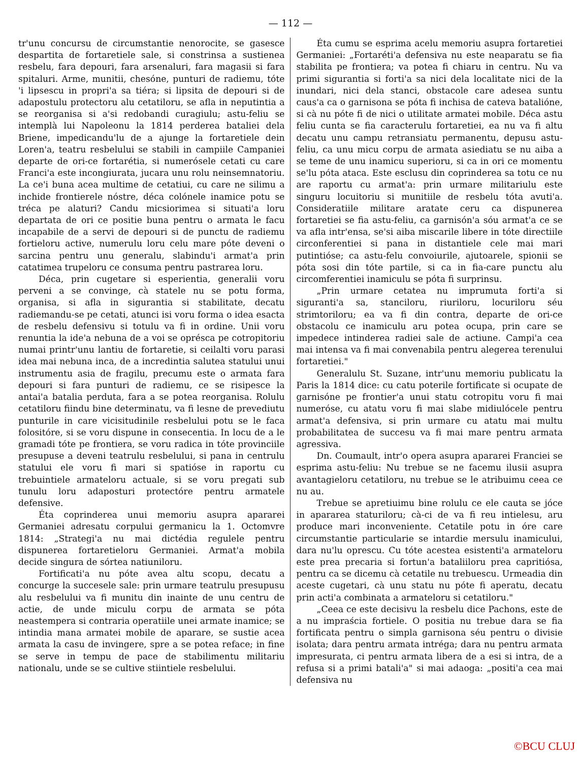— 112 —
tr'unu concursu de circumstantie nenorocite, se gasesce despartita de fortaretiele sale, si constrinsa a sustienea resbelu, fara depouri, fara arsenaluri, fara magasii si fara spitaluri. Arme, munitii, chesóne, punturi de radiemu, tóte 'i lipsescu in propri'a sa tiéra; si lipsita de depouri si de adapostulu protectoru alu cetatiloru, se afla in neputintia a se reorganisa si a'si redobandi curagiulu; astu-feliu se intemplà lui Napoleonu la 1814 perderea bataliei dela Briene, impedicandu'lu de a ajunge la fortaretiele dein Loren'a, teatru resbelului se stabili in campiile Campaniei departe de ori-ce fortarétia, si numerósele cetati cu care Franci'a este incongiurata, jucara unu rolu neinsemnatoriu. La ce'i buna acea multime de cetatiui, cu care ne silimu a inchide frontierele nóstre, déca colónele inamice potu se tréca pe alaturi? Candu micsiorimea si situati'a loru departata de ori ce positie buna pentru o armata le facu incapabile de a servi de depouri si de punctu de radiemu fortieloru active, numerulu loru celu mare póte deveni o sarcina pentru unu generalu, slabindu'i armat'a prin catatimea trupeloru ce consuma pentru pastrarea loru.
Déca, prin cugetare si esperientia, generalii voru perveni a se convinge, cà statele nu se potu forma, organisa, si afla in sigurantia si stabilitate, decatu radiemandu-se pe cetati, atunci isi voru forma o idea esacta de resbelu defensivu si totulu va fi in ordine. Unii voru renuntia la ide'a nebuna de a voi se oprésca pe cotropitoriu numai printr'unu lantiu de fortaretie, si ceilalti voru parasi idea mai nebuna inca, de a incredintia salutea statului unui instrumentu asia de fragilu, precumu este o armata fara depouri si fara punturi de radiemu, ce se risipesce la antai'a batalia perduta, fara a se potea reorganisa. Rolulu cetatiloru fiindu bine determinatu, va fi lesne de prevediutu punturile in care vicisitudinile resbelului potu se le faca folositóre, si se voru dispune in consecentia. In locu de a le gramadi tóte pe frontiera, se voru radica in tóte provinciile presupuse a deveni teatrulu resbelului, si pana in centrulu statului ele voru fi mari si spatióse in raportu cu trebuintiele armateloru actuale, si se voru pregati sub tunulu loru adaposturi protectóre pentru armatele defensive.
Éta coprinderea unui memoriu asupra apararei Germaniei adresatu corpului germanicu la 1. Octomvre 1814: „Strategi'a nu mai dictédia regulele pentru dispunerea fortaretieloru Germaniei. Armat'a mobila decide singura de sórtea natiuniloru.
Fortificati'a nu póte avea altu scopu, decatu a concurge la succesele sale: prin urmare teatrulu presupusu alu resbelului va fi munitu din inainte de unu centru de actie, de unde miculu corpu de armata se póta neastempera si contraria operatiile unei armate inamice; se intindia mana armatei mobile de aparare, se sustie acea armata la casu de invingere, spre a se potea reface; in fine se serve in tempu de pace de stabilimentu militariu nationalu, unde se se cultive stiintiele resbelului.
Éta cumu se esprima acelu memoriu asupra fortaretiei Germaniei: „Fortaréti'a defensiva nu este neaparatu se fia stabilita pe frontiera; va potea fi chiaru in centru. Nu va primi sigurantia si forti'a sa nici dela localitate nici de la inundari, nici dela stanci, obstacole care adesea suntu caus'a ca o garnisona se póta fi inchisa de cateva batalióne, si cà nu póte fi de nici o utilitate armatei mobile. Déca astu feliu cunta se fia caracterulu fortaretiei, ea nu va fi altu decatu unu campu retransiatu permanentu, depusu astu-feliu, ca unu micu corpu de armata asiediatu se nu aiba a se teme de unu inamicu superioru, si ca in ori ce momentu se'lu póta ataca. Este esclusu din coprinderea sa totu ce nu are raportu cu armat'a: prin urmare militariulu este singuru locuitoriu si munitiile de resbelu tóta avuti'a. Consideratiile militare aratate ceru ca dispunerea fortaretiei se fia astu-feliu, ca garnisón'a sóu armat'a ce se va afla intr'ensa, se'si aiba miscarile libere in tóte directiile circonferentiei si pana in distantiele cele mai mari putintióse; ca astu-felu convoiurile, ajutoarele, spionii se póta sosi din tóte partile, si ca in fia-care punctu alu circomferentiei inamiculu se póta fi surprinsu.
„Prin urmare cetatea nu imprumuta forti'a si siguranti'a sa, stanciloru, riuriloru, locuriloru séu strimtoriloru; ea va fi din contra, departe de ori-ce obstacolu ce inamiculu aru potea ocupa, prin care se impedece intinderea radiei sale de actiune. Campi'a cea mai intensa va fi mai convenabila pentru alegerea terenului fortaretiei."
Generalulu St. Suzane, intr'unu memoriu publicatu la Paris la 1814 dice: cu catu poterile fortificate si ocupate de garnisóne pe frontier'a unui statu cotropitu voru fi mai numeróse, cu atatu voru fi mai slabe midiulócele pentru armat'a defensiva, si prin urmare cu atatu mai multu probabilitatea de succesu va fi mai mare pentru armata agressiva.
Dn. Coumault, intr'o opera asupra apararei Franciei se esprima astu-feliu: Nu trebue se ne facemu ilusii asupra avantagieloru cetatiloru, nu trebue se le atribuimu ceea ce nu au.
Trebue se apretiuimu bine rolulu ce ele cauta se jóce in apararea staturiloru; cà-ci de va fi reu intielesu, aru produce mari inconveniente. Cetatile potu in óre care circumstantie particularie se intardie mersulu inamicului, dara nu'lu oprescu. Cu tóte acestea esistenti'a armateloru este prea precaria si fortun'a bataliiloru prea capritiósa, pentru ca se dicemu cà cetatile nu trebuescu. Urmeadia din aceste cugetari, cà unu statu nu póte fi aperatu, decatu prin acti'a combinata a armateloru si cetatiloru."
„Ceea ce este decisivu la resbelu dice Pachons, este de a nu impraścia fortiele. O positia nu trebue dara se fia fortificata pentru o simpla garnisona séu pentru o divisie isolata; dara pentru armata intréga; dara nu pentru armata impresurata, ci pentru armata libera de a esi si intra, de a refusa si a primi batali'a" si mai adaoga: „positi'a cea mai defensiva nu
©BCU CLUJ